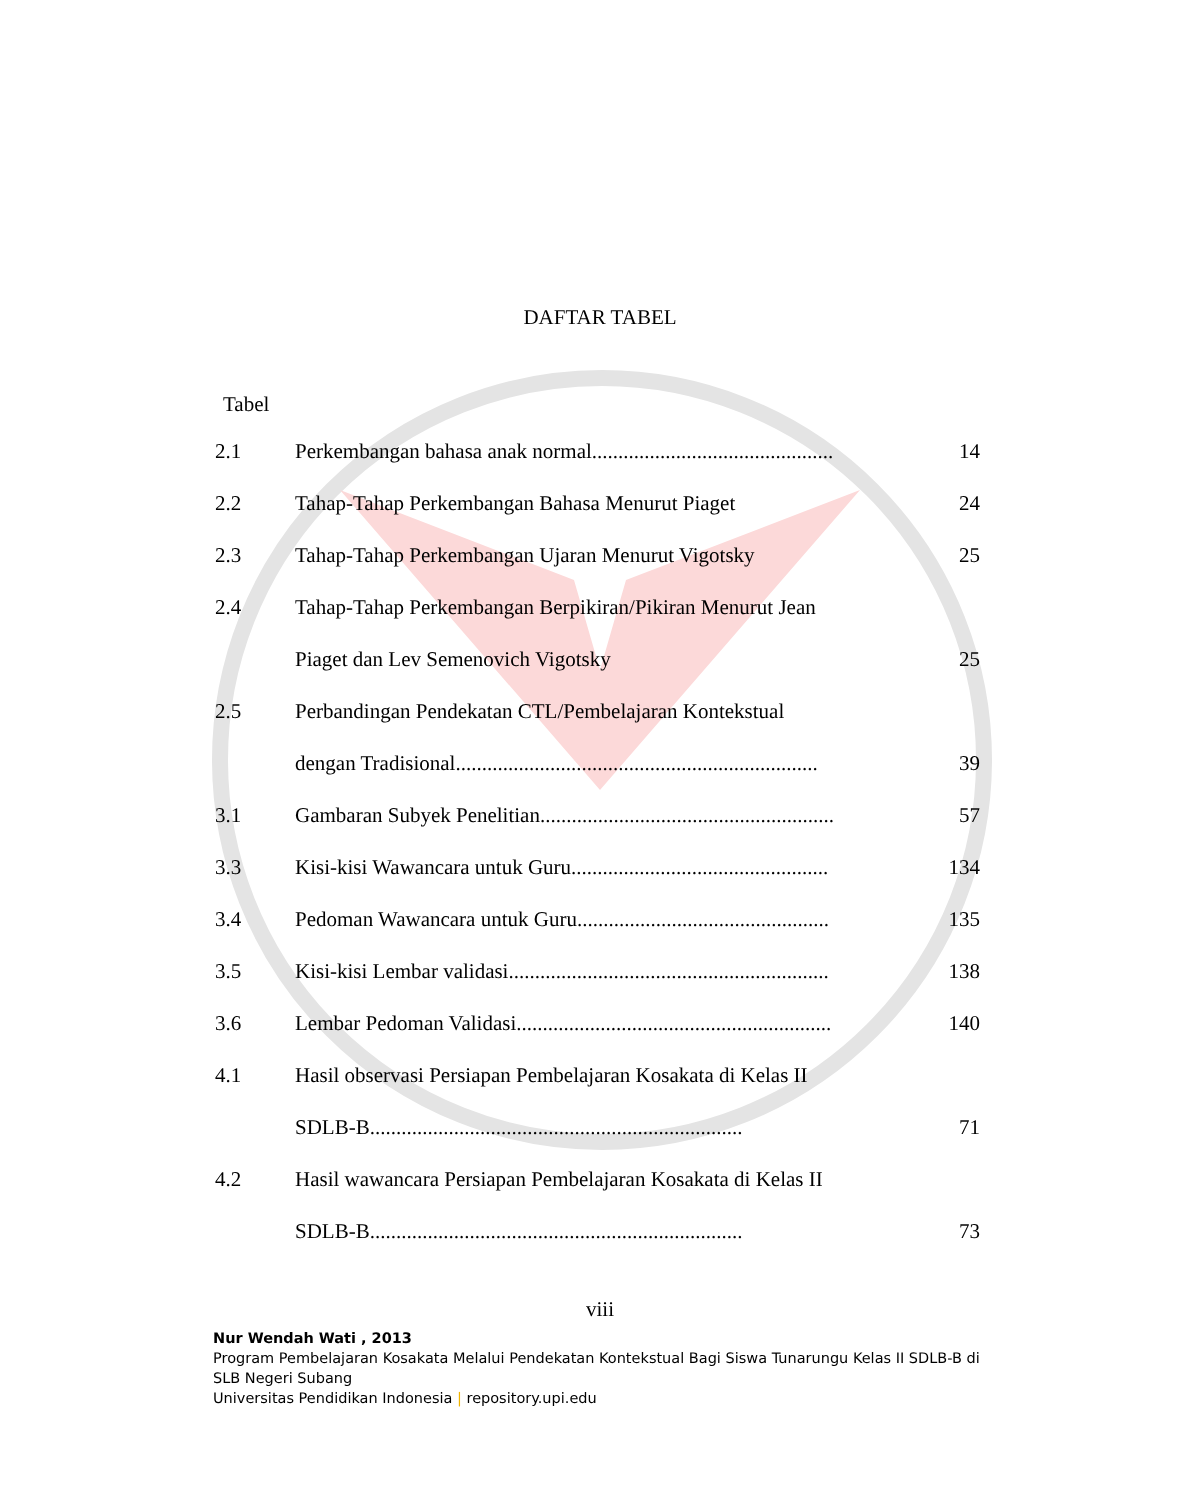DAFTAR TABEL
Tabel
| 2.1 | Perkembangan bahasa anak normal.............................................. | 14 |
| 2.2 | Tahap-Tahap Perkembangan Bahasa Menurut Piaget | 24 |
| 2.3 | Tahap-Tahap Perkembangan Ujaran Menurut Vigotsky | 25 |
| 2.4 | Tahap-Tahap Perkembangan Berpikiran/Pikiran Menurut Jean | |
| | Piaget dan Lev Semenovich Vigotsky | 25 |
| 2.5 | Perbandingan Pendekatan CTL/Pembelajaran Kontekstual | |
| | dengan Tradisional..................................................................... | 39 |
| 3.1 | Gambaran Subyek Penelitian........................................................ | 57 |
| 3.3 | Kisi-kisi Wawancara untuk Guru................................................. | 134 |
| 3.4 | Pedoman Wawancara untuk Guru................................................ | 135 |
| 3.5 | Kisi-kisi Lembar validasi............................................................. | 138 |
| 3.6 | Lembar Pedoman Validasi............................................................ | 140 |
| 4.1 | Hasil observasi Persiapan Pembelajaran Kosakata di Kelas II | |
| | SDLB-B....................................................................... | 71 |
| 4.2 | Hasil wawancara Persiapan Pembelajaran Kosakata di Kelas II | |
| | SDLB-B....................................................................... | 73 |
viii
Nur Wendah Wati , 2013
Program Pembelajaran Kosakata Melalui Pendekatan Kontekstual Bagi Siswa Tunarungu Kelas II SDLB-B di SLB Negeri Subang
Universitas Pendidikan Indonesia | repository.upi.edu